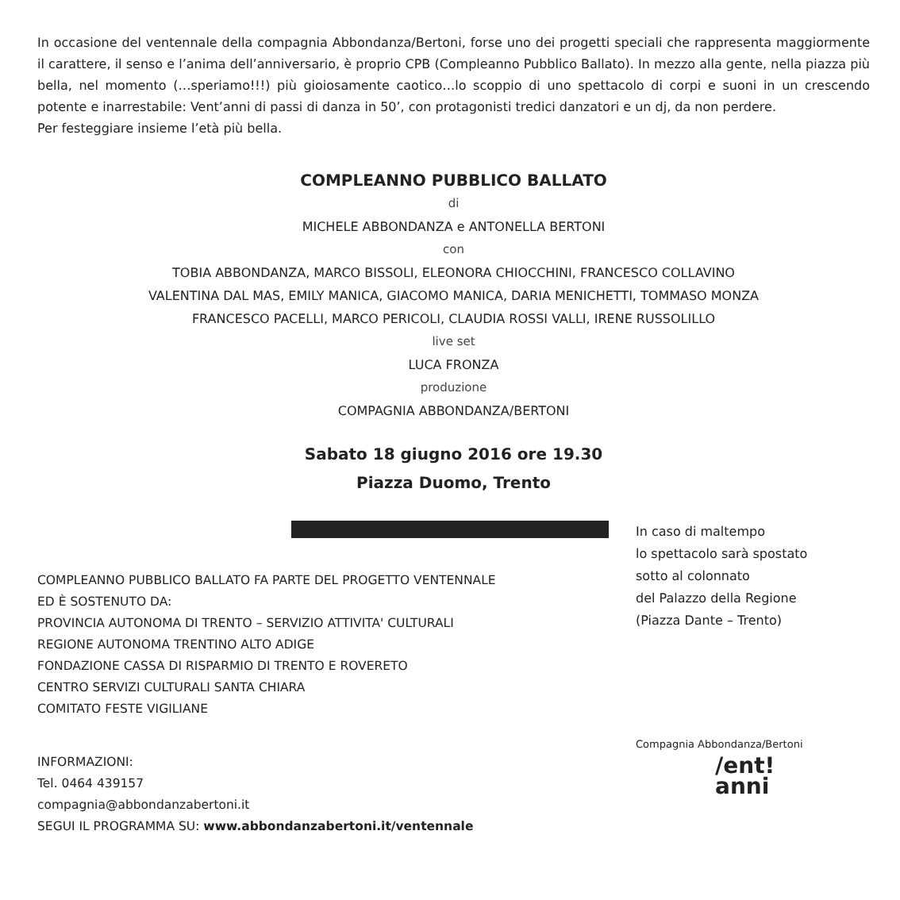In occasione del ventennale della compagnia Abbondanza/Bertoni, forse uno dei progetti speciali che rappresenta maggiormente il carattere, il senso e l’anima dell’anniversario, è proprio CPB (Compleanno Pubblico Ballato). In mezzo alla gente, nella piazza più bella, nel momento (…speriamo!!!) più gioiosamente caotico…lo scoppio di uno spettacolo di corpi e suoni in un crescendo potente e inarrestabile: Vent’anni di passi di danza in 50’, con protagonisti tredici danzatori e un dj, da non perdere.
Per festeggiare insieme l’età più bella.
COMPLEANNO PUBBLICO BALLATO
di
MICHELE ABBONDANZA e ANTONELLA BERTONI
con
TOBIA ABBONDANZA, MARCO BISSOLI, ELEONORA CHIOCCHINI, FRANCESCO COLLAVINO
VALENTINA DAL MAS, EMILY MANICA, GIACOMO MANICA, DARIA MENICHETTI, TOMMASO MONZA
FRANCESCO PACELLI, MARCO PERICOLI, CLAUDIA ROSSI VALLI, IRENE RUSSOLILLO
live set
LUCA FRONZA
produzione
COMPAGNIA ABBONDANZA/BERTONI
Sabato 18 giugno 2016 ore 19.30
Piazza Duomo, Trento
COMPLEANNO PUBBLICO BALLATO FA PARTE DEL PROGETTO VENTENNALE
ED È SOSTENUTO DA:
PROVINCIA AUTONOMA DI TRENTO – SERVIZIO ATTIVITA' CULTURALI
REGIONE AUTONOMA TRENTINO ALTO ADIGE
FONDAZIONE CASSA DI RISPARMIO DI TRENTO E ROVERETO
CENTRO SERVIZI CULTURALI SANTA CHIARA
COMITATO FESTE VIGILIANE
INFORMAZIONI:
Tel. 0464 439157
compagnia@abbondanzabertoni.it
SEGUI IL PROGRAMMA SU: www.abbondanzabertoni.it/ventennale
In caso di maltempo
lo spettacolo sarà spostato
sotto al colonnato
del Palazzo della Regione
(Piazza Dante – Trento)
Compagnia Abbondanza/Bertoni
/ent!
anni